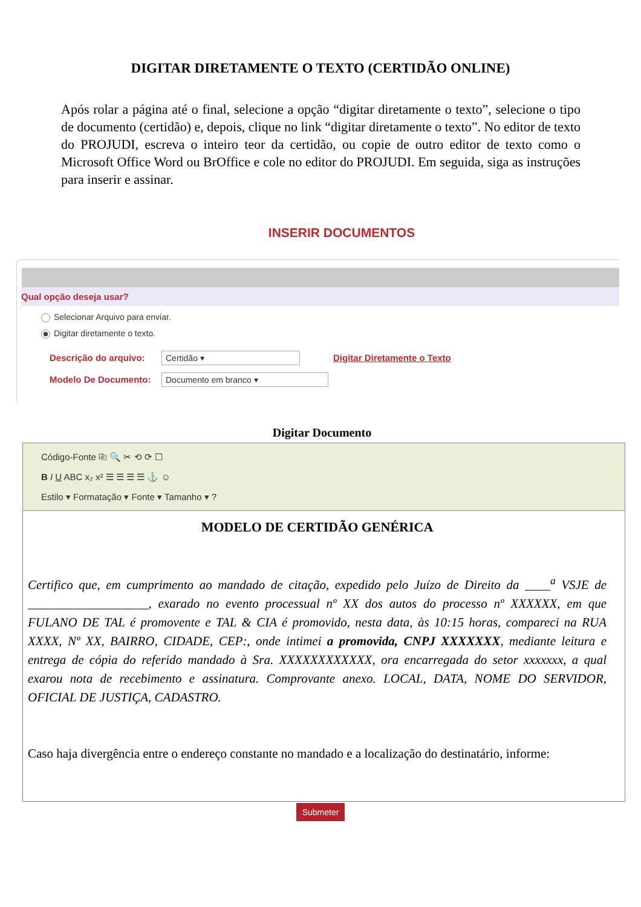DIGITAR DIRETAMENTE O TEXTO (CERTIDÃO ONLINE)
Após rolar a página até o final, selecione a opção “digitar diretamente o texto”, selecione o tipo de documento (certidão) e, depois, clique no link “digitar diretamente o texto”. No editor de texto do PROJUDI, escreva o inteiro teor da certidão, ou copie de outro editor de texto como o Microsoft Office Word ou BrOffice e cole no editor do PROJUDI. Em seguida, siga as instruções para inserir e assinar.
INSERIR DOCUMENTOS
Qual opção deseja usar?
Selecionar Arquivo para enviar.
Digitar diretamente o texto.
Descrição do arquivo: Certidão ▾ Digitar Diretamente o Texto
Modelo De Documento: Documento em branco ▾
Digitar Documento
Código-Fonte ⎘ 🔍 ✂ ⟲ ⟳ ☐
B I U ABC x₂ x² ☰ ☰ ☰ ☰ ⚓ ☺
Estilo ▾ Formatação ▾ Fonte ▾ Tamanho ▾ ?
MODELO DE CERTIDÃO GENÉRICA
Certifico que, em cumprimento ao mandado de citação, expedido pelo Juízo de Direito da ____<sup>a</sup> VSJE de ___________________, exarado no evento processual nº XX dos autos do processo nº XXXXXX, em que FULANO DE TAL é promovente e TAL & CIA é promovido, nesta data, às 10:15 horas, compareci na RUA XXXX, Nº XX, BAIRRO, CIDADE, CEP:, onde intimei a promovida, CNPJ XXXXXXX, mediante leitura e entrega de cópia do referido mandado à Sra. XXXXXXXXXXXX, ora encarregada do setor xxxxxxx, a qual exarou nota de recebimento e assinatura. Comprovante anexo. LOCAL, DATA, NOME DO SERVIDOR, OFICIAL DE JUSTIÇA, CADASTRO.
Caso haja divergência entre o endereço constante no mandado e a localização do destinatário, informe:
Submeter